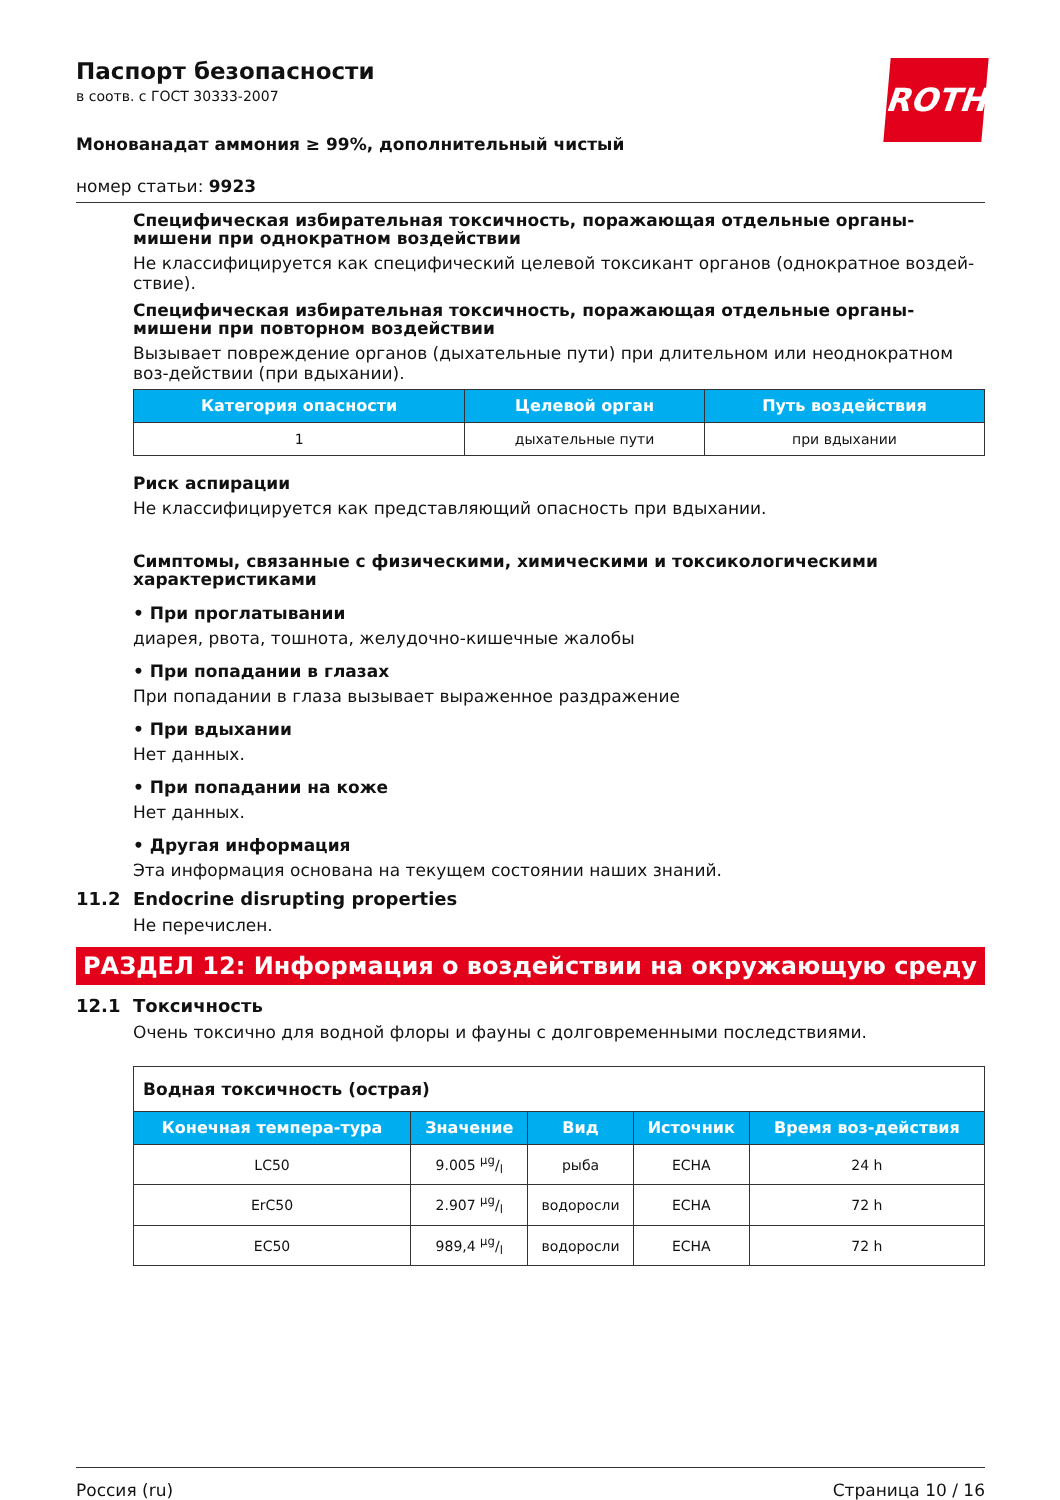ROTH
Паспорт безопасности
в соотв. с ГОСТ 30333-2007
Монованадат аммония ≥ 99%, дополнительный чистый
номер статьи: 9923
Специфическая избирательная токсичность, поражающая отдельные органы-мишени при однократном воздействии
Не классифицируется как специфический целевой токсикант органов (однократное воздей-ствие).
Специфическая избирательная токсичность, поражающая отдельные органы-мишени при повторном воздействии
Вызывает повреждение органов (дыхательные пути) при длительном или неоднократном воз-действии (при вдыхании).
| Категория опасности | Целевой орган | Путь воздействия |
| --- | --- | --- |
| 1 | дыхательные пути | при вдыхании |
Риск аспирации
Не классифицируется как представляющий опасность при вдыхании.
Симптомы, связанные с физическими, химическими и токсикологическими характеристиками
• При проглатывании
диарея, рвота, тошнота, желудочно-кишечные жалобы
• При попадании в глазах
При попадании в глаза вызывает выраженное раздражение
• При вдыхании
Нет данных.
• При попадании на коже
Нет данных.
• Другая информация
Эта информация основана на текущем состоянии наших знаний.
11.2 Endocrine disrupting properties
Не перечислен.
РАЗДЕЛ 12: Информация о воздействии на окружающую среду
12.1 Токсичность
Очень токсично для водной флоры и фауны с долговременными последствиями.
| Водная токсичность (острая) | | | | |
| Конечная темпера-тура | Значение | Вид | Источник | Время воз-действия |
| LC50 | 9.005 µg/l | рыба | ECHA | 24 h |
| ErC50 | 2.907 µg/l | водоросли | ECHA | 72 h |
| EC50 | 989,4 µg/l | водоросли | ECHA | 72 h |
Россия (ru) Страница 10 / 16